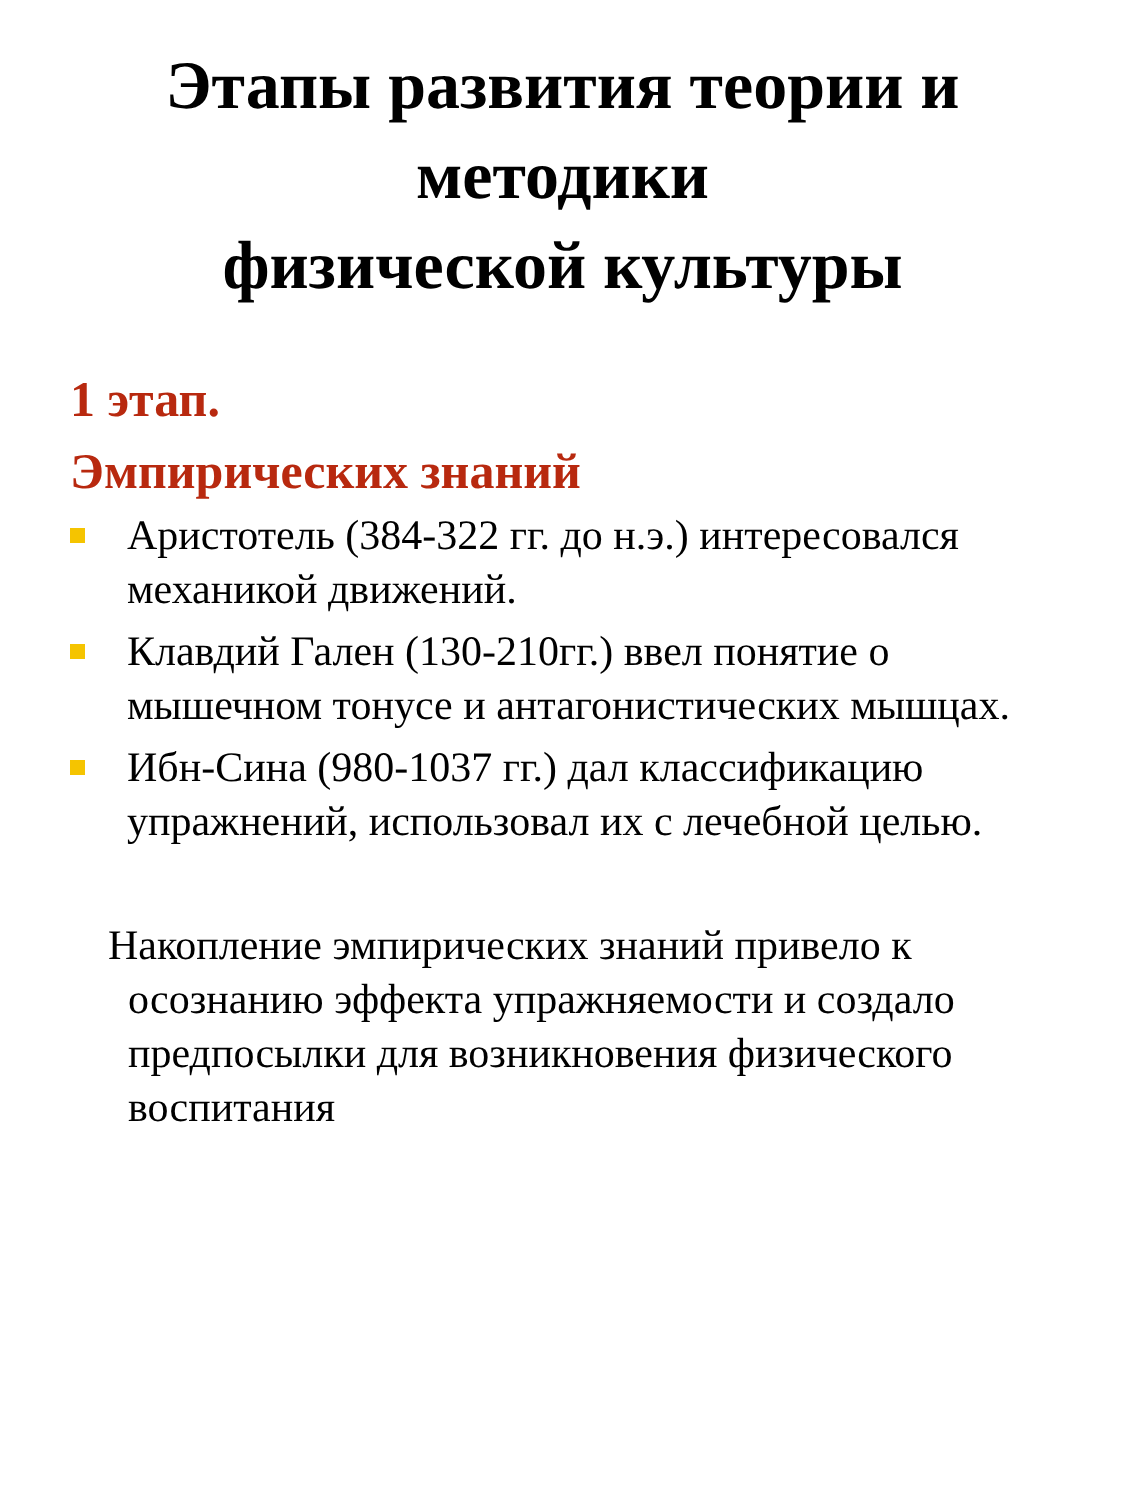Этапы развития теории и
методики
физической культуры
1 этап.
Эмпирических знаний
Аристотель (384-322 гг. до н.э.) интересовался механикой движений.
Клавдий Гален (130-210гг.) ввел понятие о мышечном тонусе и антагонистических мышцах.
Ибн-Сина (980-1037 гг.) дал классификацию упражнений, использовал их с лечебной целью.
Накопление эмпирических знаний привело к осознанию эффекта упражняемости и создало предпосылки для возникновения физического воспитания